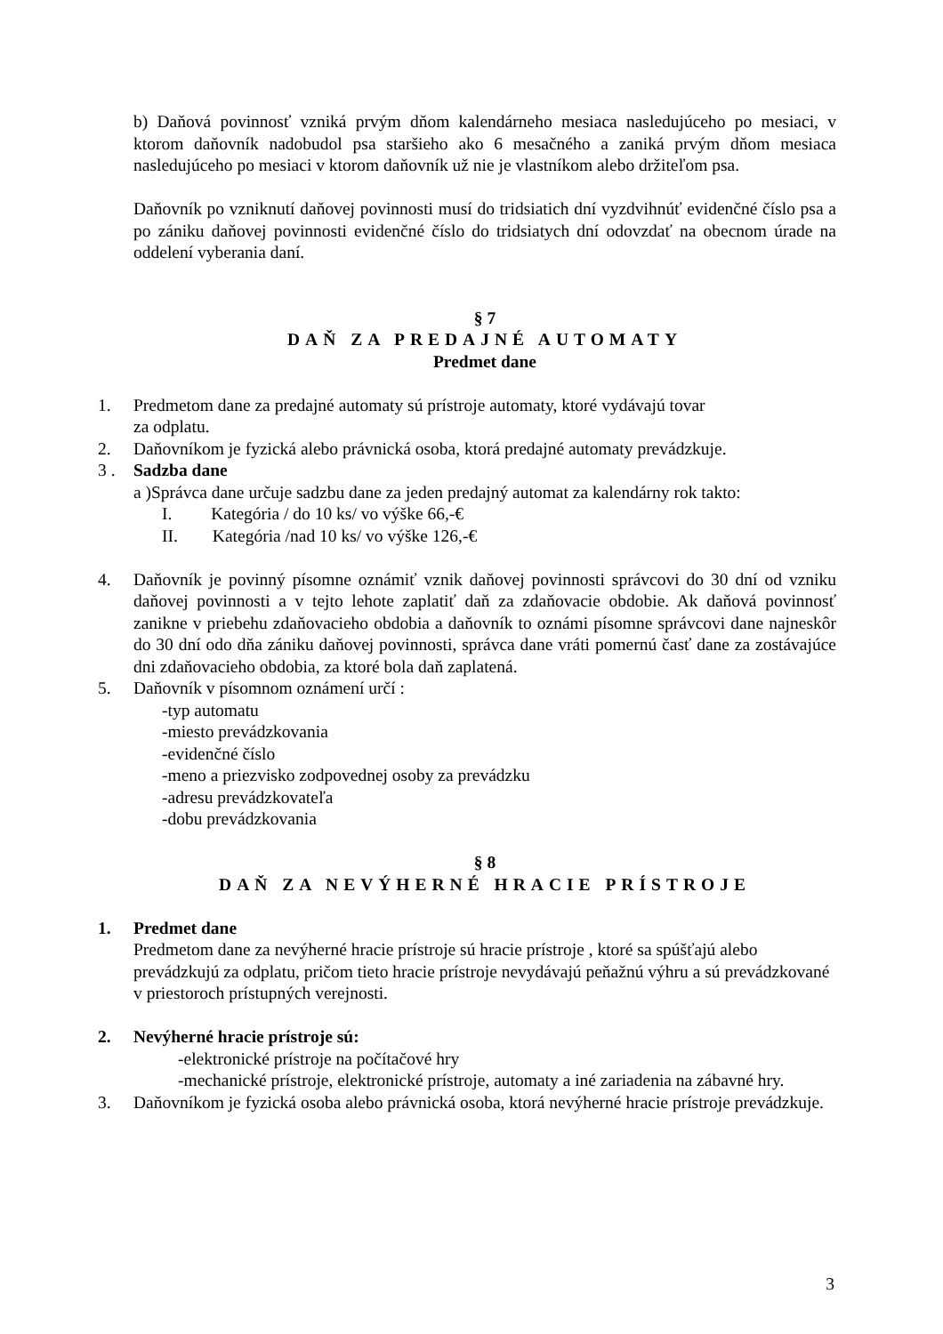b) Daňová povinnosť vzniká prvým dňom kalendárneho mesiaca nasledujúceho po mesiaci, v ktorom daňovník nadobudol psa staršieho ako 6 mesačného a zaniká prvým dňom mesiaca nasledujúceho po mesiaci v ktorom daňovník už nie je vlastníkom alebo držiteľom psa.
Daňovník po vzniknutí daňovej povinnosti musí do tridsiatich dní vyzdvihnúť evidenčné číslo psa a po zániku daňovej povinnosti evidenčné číslo do tridsiatych dní odovzdať na obecnom úrade na oddelení vyberania daní.
§ 7
DAŇ ZA PREDAJNÉ AUTOMATY
Predmet dane
1. Predmetom dane za predajné automaty sú prístroje automaty, ktoré vydávajú tovar
za odplatu.
2. Daňovníkom je fyzická alebo právnická osoba, ktorá predajné automaty prevádzkuje.
3 . Sadzba dane
a )Správca dane určuje sadzbu dane za jeden predajný automat za kalendárny rok takto:
I. Kategória / do 10 ks/ vo výške 66,-€
II. Kategória /nad 10 ks/ vo výške 126,-€
4. Daňovník je povinný písomne oznámiť vznik daňovej povinnosti správcovi do 30 dní od vzniku daňovej povinnosti a v tejto lehote zaplatiť daň za zdaňovacie obdobie. Ak daňová povinnosť zanikne v priebehu zdaňovacieho obdobia a daňovník to oznámi písomne správcovi dane najneskôr do 30 dní odo dňa zániku daňovej povinnosti, správca dane vráti pomernú časť dane za zostávajúce dni zdaňovacieho obdobia, za ktoré bola daň zaplatená.
5. Daňovník v písomnom oznámení určí :
-typ automatu
-miesto prevádzkovania
-evidenčné číslo
-meno a priezvisko zodpovednej osoby za prevádzku
-adresu prevádzkovateľa
-dobu prevádzkovania
§ 8
DAŇ ZA NEVÝHERNÉ HRACIE PRÍSTROJE
1. Predmet dane
Predmetom dane za nevýherné hracie prístroje sú hracie prístroje , ktoré sa spúšťajú alebo prevádzkujú za odplatu, pričom tieto hracie prístroje nevydávajú peňažnú výhru a sú prevádzkované v priestoroch prístupných verejnosti.
2. Nevýherné hracie prístroje sú:
-elektronické prístroje na počítačové hry
-mechanické prístroje, elektronické prístroje, automaty a iné zariadenia na zábavné hry.
3. Daňovníkom je fyzická osoba alebo právnická osoba, ktorá nevýherné hracie prístroje prevádzkuje.
3